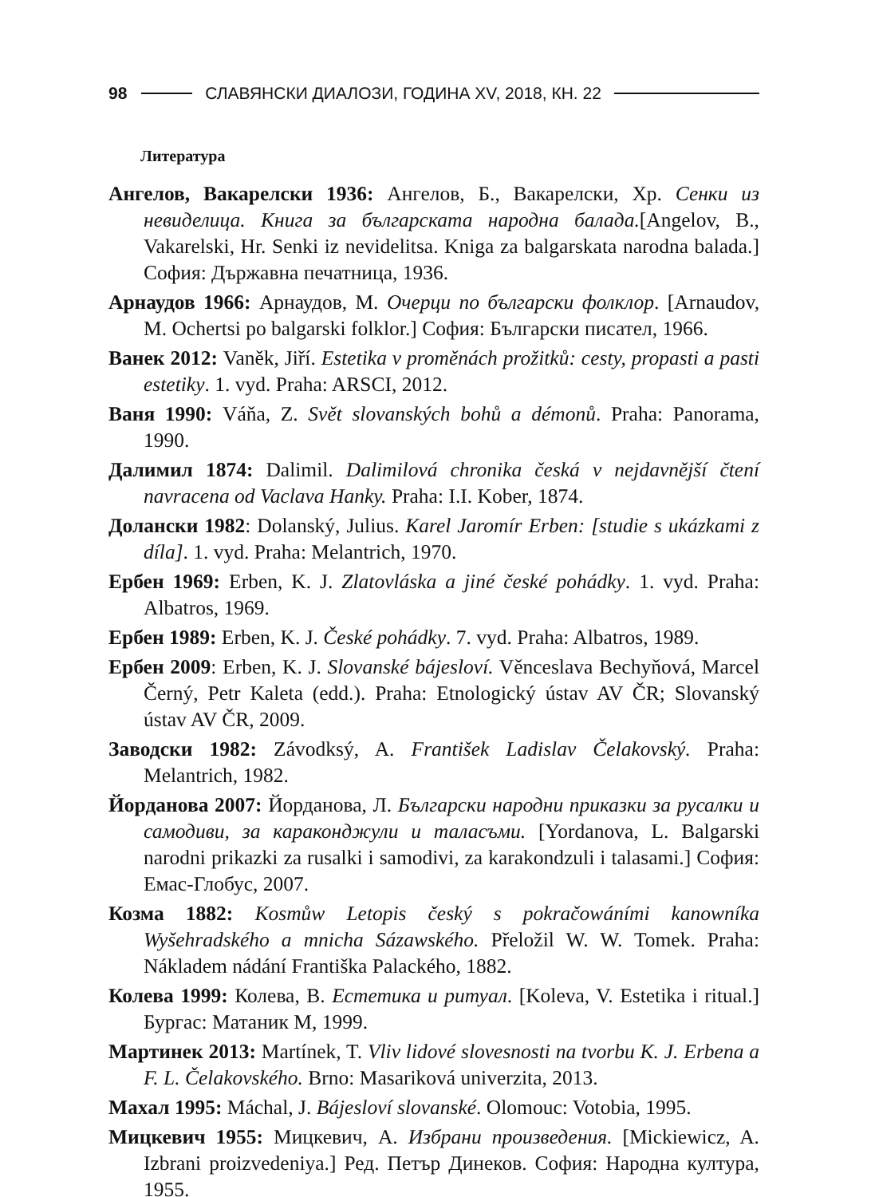98
СЛАВЯНСКИ ДИАЛОЗИ, ГОДИНА XV, 2018, КН. 22
Литература
Ангелов, Вакарелски 1936: Ангелов, Б., Вакарелски, Хр. Сенки из невиделица. Книга за българската народна балада.[Angelov, B., Vakarelski, Hr. Senki iz nevidelitsa. Kniga za balgarskata narodna balada.] София: Държавна печатница, 1936.
Арнаудов 1966: Арнаудов, М. Очерци по български фолклор. [Arnaudov, M. Ochertsi po balgarski folklor.] София: Български писател, 1966.
Ванек 2012: Vaněk, Jiří. Estetika v proměnách prožitků: cesty, propasti a pasti estetiky. 1. vyd. Praha: ARSCI, 2012.
Ваня 1990: Váňa, Z. Svět slovanských bohů a démonů. Praha: Panorama, 1990.
Далимил 1874: Dalimil. Dalimilová chronika česká v nejdavnější čtení navracena od Vaclava Hanky. Praha: I.I. Kober, 1874.
Долански 1982: Dolanský, Julius. Karel Jaromír Erben: [studie s ukázkami z díla]. 1. vyd. Praha: Melantrich, 1970.
Ербен 1969: Erben, K. J. Zlatovláska a jiné české pohádky. 1. vyd. Praha: Albatros, 1969.
Ербен 1989: Erben, K. J. České pohádky. 7. vyd. Praha: Albatros, 1989.
Ербен 2009: Erben, K. J. Slovanské bájesloví. Věnceslava Bechyňová, Marcel Černý, Petr Kaleta (edd.). Praha: Etnologický ústav AV ČR; Slovanský ústav AV ČR, 2009.
Заводски 1982: Závodksý, A. František Ladislav Čelakovský. Praha: Melantrich, 1982.
Йорданова 2007: Йорданова, Л. Български народни приказки за русалки и самодиви, за караконджули и таласъми. [Yordanova, L. Balgarski narodni prikazki za rusalki i samodivi, za karakondzuli i talasami.] София: Емас-Глобус, 2007.
Козма 1882: Kosmůw Letopis český s pokračowáními kanowníka Wyšehradského a mnicha Sázawského. Přeložil W. W. Tomek. Praha: Nákladem nádání Františka Palackého, 1882.
Колева 1999: Колева, В. Естетика и ритуал. [Koleva, V. Estetika i ritual.] Бургас: Матаник М, 1999.
Мартинек 2013: Martínek, T. Vliv lidové slovesnosti na tvorbu K. J. Erbena a F. L. Čelakovského. Brno: Masariková univerzita, 2013.
Махал 1995: Máchal, J. Bájesloví slovanské. Olomouc: Votobia, 1995.
Мицкевич 1955: Мицкевич, А. Избрани произведения. [Mickiewicz, A. Izbrani proizvedeniya.] Ред. Петър Динеков. София: Народна култура, 1955.